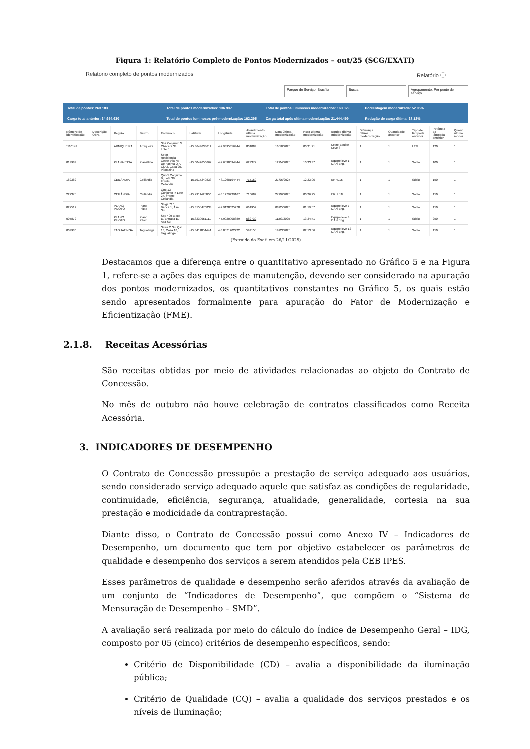Figura 1: Relatório Completo de Pontos Modernizados – out/25 (SCG/EXATI)
Relatório completo de pontos modernizados Relatório ⓘ
Parque de Serviço: Brasília Busca Agrupamento: Por ponto de serviço
Total de pontos: 263.183 Total de pontos modernizados: 136.997 Total de pontos luminosos modernizados: 163.029 Porcentagem modernizada: 52.05% Carga total anterior: 34.654.630 Total de pontos luminosos pré-modernização: 162.295 Carga total após ultima modernização: 21.444.499 Redução de carga última: 38.12%
| Número de identificação | Descrição Obra | Região | Bairro | Endereço | Latitude | Longitude | Atendimento última modernização | Data última modernização | Hora última modernização | Equipe última modernização | Diferença última modernização | Quantidade anterior | Tipo de lâmpada anterior | Potência da lâmpada anterior | Quant última moder |
| --- | --- | --- | --- | --- | --- | --- | --- | --- | --- | --- | --- | --- | --- | --- | --- |
| *110147 | | ARNIQUEIRA | Arniqueira | Sha Conjunto 3 Chacara 33, Lote 5 | -15.8649638611 | -47.9895856944 | 801089 | 16/10/2025 | 00:31:21 | Leste-Equipe Leve 8 | 1 | 1 | LED | 120 | 1 |
| 019989 | | PLANALTINA | Planaltina | Setor Residencial Oeste Vila Ns De Fatima Q A Cj A2, Casa 20, Planaltina | -15.6042656667 | -47.6590694444 | 629377 | 12/04/2025 | 10:33:37 | Equipe leve 1 DAN Eng. | 1 | 1 | Sódio | 100 | 1 |
| 182382 | | CEILÂNDIA | Ceilândia | Qno 5 Conjunto B, Lote 39, Frente , Ceilandia | -15.7915240833 | -48.1268194444 | 717169 | 27/06/2025 | 12:23:06 | ERHL15 | 1 | 1 | Sódio | 150 | 1 |
| 222375 | | CEILÂNDIA | Ceilândia | Qno 13 Conjunto P, Lote 24, Frente , Ceilandia | -15.7911425000 | -48.1279239167 | 716682 | 27/06/2025 | 00:26:25 | ERHL18 | 1 | 1 | Sódio | 150 | 1 |
| 027512 | | PLANO PILOTO | Plano Piloto | Shigs 710, Banca 1, Asa Sul | -15.8155470833 | -47.9128025278 | 661952 | 08/05/2025 | 01:19:57 | Equipe leve 7 DAN Eng. | 1 | 1 | Sódio | 150 | 1 |
| 007872 | | PLANO PILOTO | Plano Piloto | Sqs 409 Bloco E, Entrada E, Asa Sul | -15.8239951111 | -47.9020908889 | 582739 | 11/03/2025 | 13:34:41 | Equipe leve 3 DAN Eng. | 1 | 1 | Sódio | 250 | 1 |
| 009930 | | TAGUATINGA | Taguatinga | Setor C Sul Qsc 18, Casa 18, Taguatinga | -15.8411854444 | -48.0571202222 | 594155 | 19/03/2025 | 02:13:56 | Equipe leve 12 DAN Eng. | 1 | 1 | Sódio | 150 | 1 |
(Extraído do Exati em 26/11/2025)
Destacamos que a diferença entre o quantitativo apresentado no Gráfico 5 e na Figura 1, refere-se a ações das equipes de manutenção, devendo ser considerado na apuração dos pontos modernizados, os quantitativos constantes no Gráfico 5, os quais estão sendo apresentados formalmente para apuração do Fator de Modernização e Eficientização (FME).
2.1.8. Receitas Acessórias
São receitas obtidas por meio de atividades relacionadas ao objeto do Contrato de Concessão.
No mês de outubro não houve celebração de contratos classificados como Receita Acessória.
3. INDICADORES DE DESEMPENHO
O Contrato de Concessão pressupõe a prestação de serviço adequado aos usuários, sendo considerado serviço adequado aquele que satisfaz as condições de regularidade, continuidade, eficiência, segurança, atualidade, generalidade, cortesia na sua prestação e modicidade da contraprestação.
Diante disso, o Contrato de Concessão possui como Anexo IV – Indicadores de Desempenho, um documento que tem por objetivo estabelecer os parâmetros de qualidade e desempenho dos serviços a serem atendidos pela CEB IPES.
Esses parâmetros de qualidade e desempenho serão aferidos através da avaliação de um conjunto de “Indicadores de Desempenho”, que compõem o “Sistema de Mensuração de Desempenho – SMD”.
A avaliação será realizada por meio do cálculo do Índice de Desempenho Geral – IDG, composto por 05 (cinco) critérios de desempenho específicos, sendo:
Critério de Disponibilidade (CD) – avalia a disponibilidade da iluminação pública;
Critério de Qualidade (CQ) – avalia a qualidade dos serviços prestados e os níveis de iluminação;